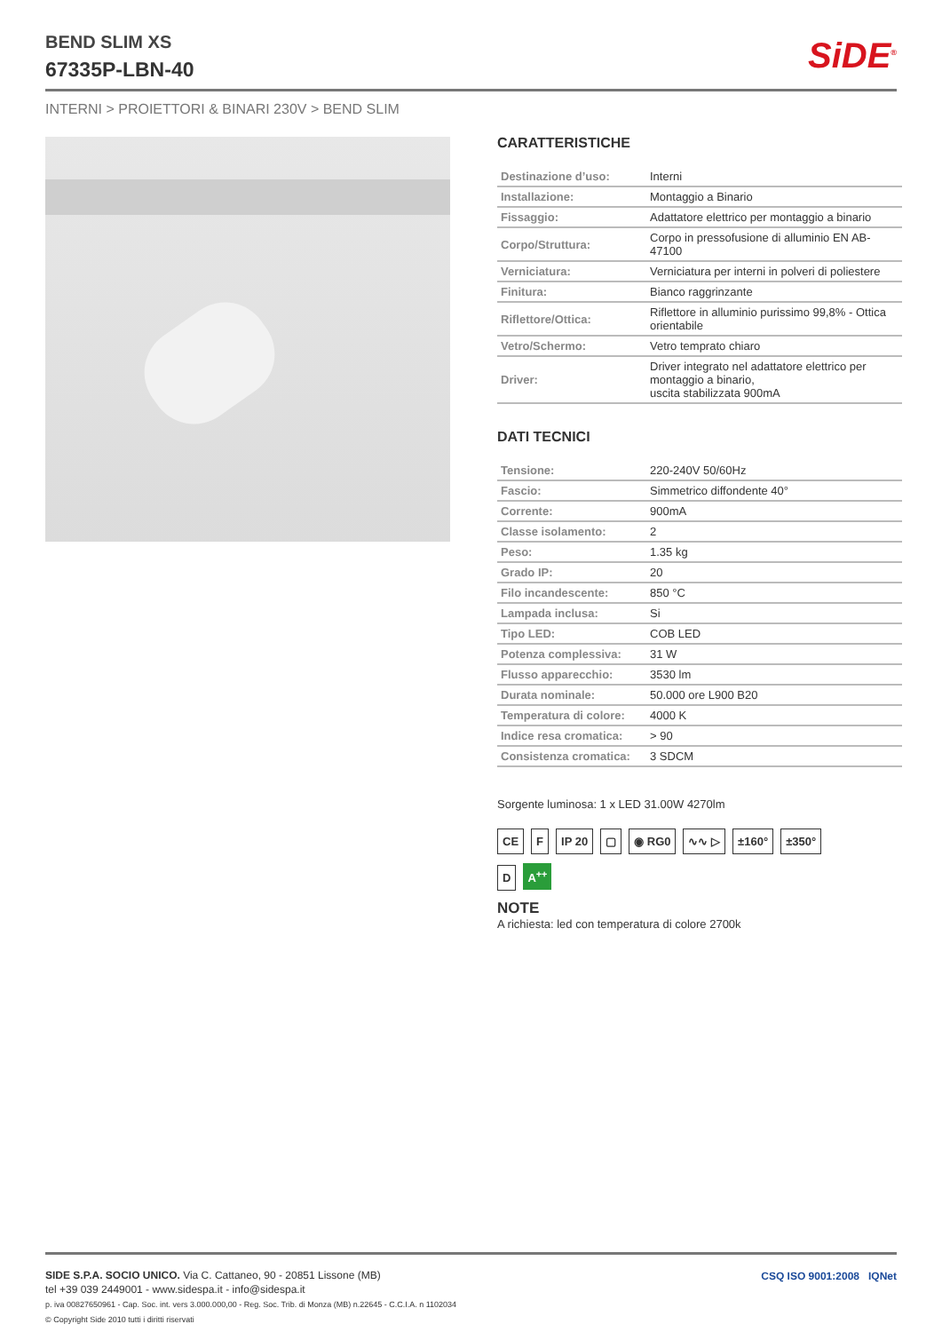BEND SLIM XS
67335P-LBN-40
SiDE<sup>®</sup>
INTERNI > PROIETTORI & BINARI 230V > BEND SLIM
CARATTERISTICHE
| Destinazione d’uso: | Interni |
| Installazione: | Montaggio a Binario |
| Fissaggio: | Adattatore elettrico per montaggio a binario |
| Corpo/Struttura: | Corpo in pressofusione di alluminio EN AB-47100 |
| Verniciatura: | Verniciatura per interni in polveri di poliestere |
| Finitura: | Bianco raggrinzante |
| Riflettore/Ottica: | Riflettore in alluminio purissimo 99,8% - Ottica orientabile |
| Vetro/Schermo: | Vetro temprato chiaro |
| Driver: | Driver integrato nel adattatore elettrico per montaggio a binario, uscita stabilizzata 900mA |
DATI TECNICI
| Tensione: | 220-240V 50/60Hz |
| Fascio: | Simmetrico diffondente 40° |
| Corrente: | 900mA |
| Classe isolamento: | 2 |
| Peso: | 1.35 kg |
| Grado IP: | 20 |
| Filo incandescente: | 850 °C |
| Lampada inclusa: | Si |
| Tipo LED: | COB LED |
| Potenza complessiva: | 31 W |
| Flusso apparecchio: | 3530 lm |
| Durata nominale: | 50.000 ore L900 B20 |
| Temperatura di colore: | 4000 K |
| Indice resa cromatica: | > 90 |
| Consistenza cromatica: | 3 SDCM |
Sorgente luminosa: 1 x LED 31.00W 4270lm
CE F IP 20 ▢ ◉ RG0 ∿∿ ▷ ±160° ±350°
D A<sup>++</sup>
NOTE
A richiesta: led con temperatura di colore 2700k
SIDE S.P.A. SOCIO UNICO. Via C. Cattaneo, 90 - 20851 Lissone (MB)
tel +39 039 2449001 - www.sidespa.it - info@sidespa.it
p. iva 00827650961 - Cap. Soc. int. vers 3.000.000,00 - Reg. Soc. Trib. di Monza (MB) n.22645 - C.C.I.A. n 1102034
© Copyright Side 2010 tutti i diritti riservati
CSQ ISO 9001:2008 IQNet